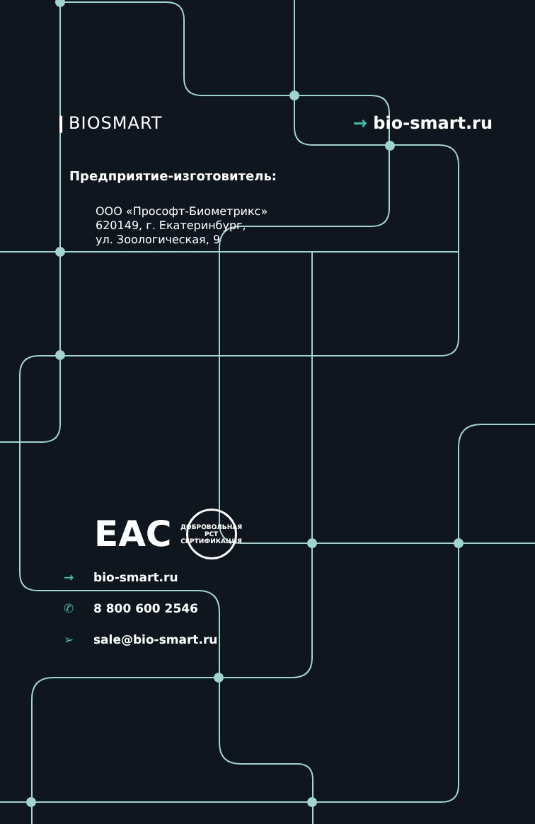❙BIOSMART → bio-smart.ru
Предприятие-изготовитель:
ООО «Прософт-Биометрикс»
620149, г. Екатеринбург,
ул. Зоологическая, 9
ЕАС
ДОБРОВОЛЬНАЯ
РСТ
СЕРТИФИКАЦИЯ
→ bio-smart.ru
✆ 8 800 600 2546
➢ sale@bio-smart.ru